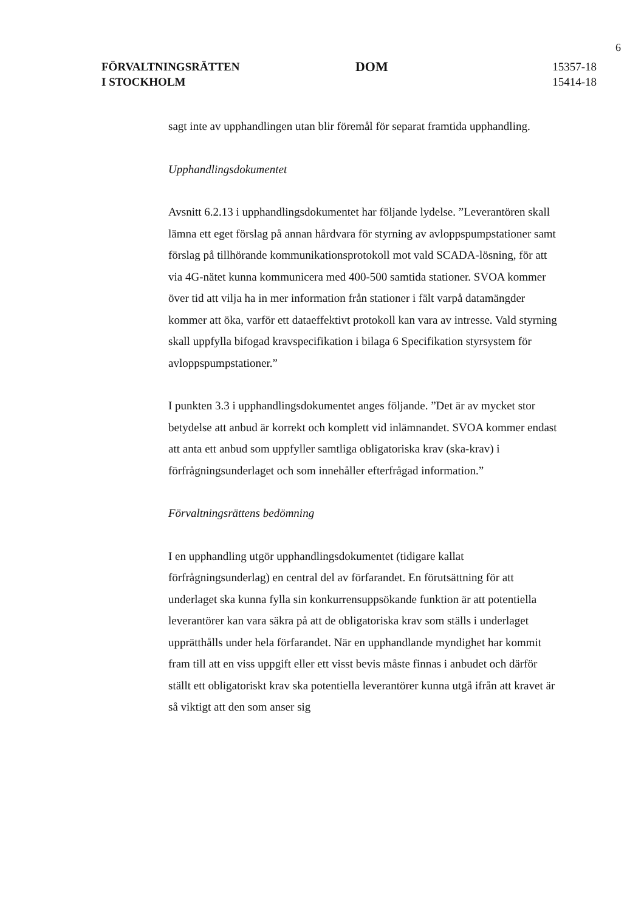6
FÖRVALTNINGSRÄTTEN
I STOCKHOLM
DOM
15357-18
15414-18
sagt inte av upphandlingen utan blir föremål för separat framtida upphandling.
Upphandlingsdokumentet
Avsnitt 6.2.13 i upphandlingsdokumentet har följande lydelse. ”Leverantören skall lämna ett eget förslag på annan hårdvara för styrning av avloppspumpstationer samt förslag på tillhörande kommunikationsprotokoll mot vald SCADA-lösning, för att via 4G-nätet kunna kommunicera med 400-500 samtida stationer. SVOA kommer över tid att vilja ha in mer information från stationer i fält varpå datamängder kommer att öka, varför ett dataeffektivt protokoll kan vara av intresse. Vald styrning skall uppfylla bifogad kravspecifikation i bilaga 6 Specifikation styrsystem för avloppspumpstationer.”
I punkten 3.3 i upphandlingsdokumentet anges följande. ”Det är av mycket stor betydelse att anbud är korrekt och komplett vid inlämnandet. SVOA kommer endast att anta ett anbud som uppfyller samtliga obligatoriska krav (ska-krav) i förfrågningsunderlaget och som innehåller efterfrågad information.”
Förvaltningsrättens bedömning
I en upphandling utgör upphandlingsdokumentet (tidigare kallat förfrågningsunderlag) en central del av förfarandet. En förutsättning för att underlaget ska kunna fylla sin konkurrensuppsökande funktion är att potentiella leverantörer kan vara säkra på att de obligatoriska krav som ställs i underlaget upprätthålls under hela förfarandet. När en upphandlande myndighet har kommit fram till att en viss uppgift eller ett visst bevis måste finnas i anbudet och därför ställt ett obligatoriskt krav ska potentiella leverantörer kunna utgå ifrån att kravet är så viktigt att den som anser sig